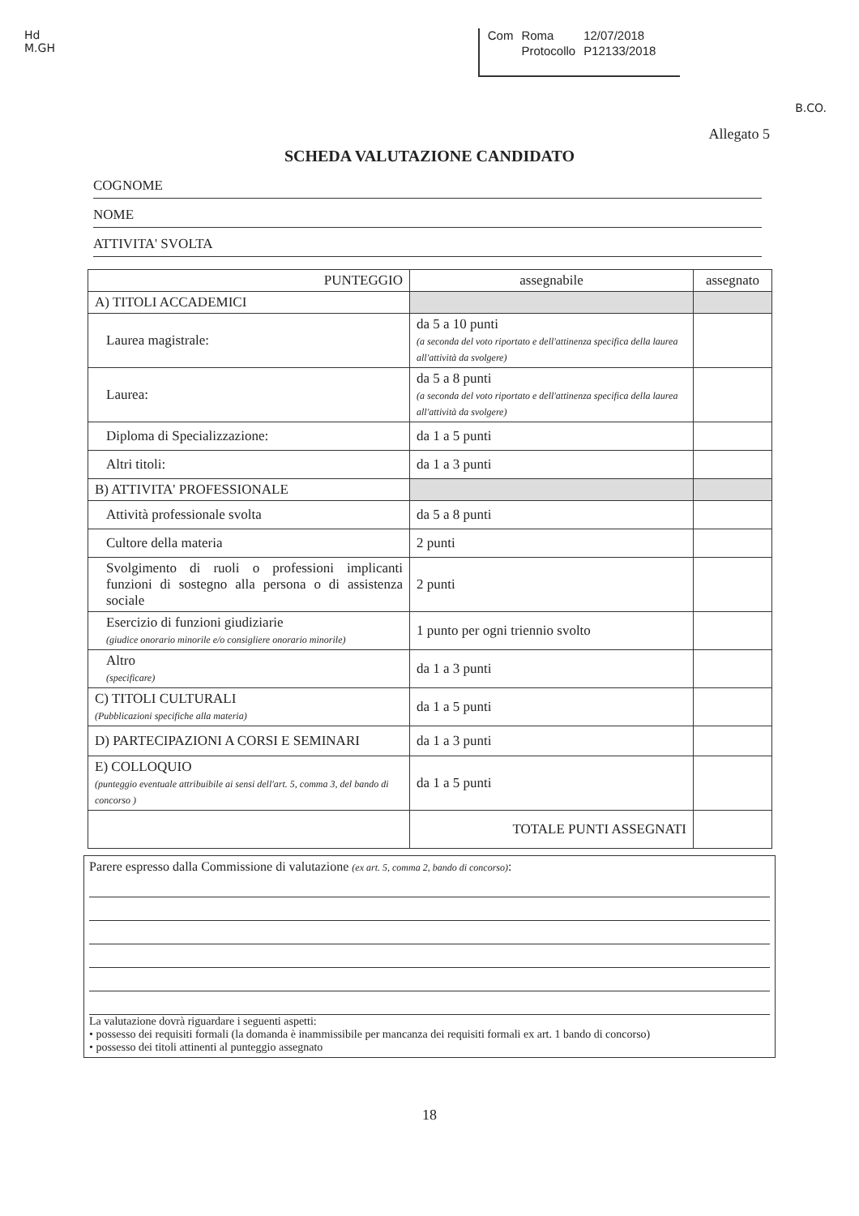Hd
M.GH
| Com | Roma | 12/07/2018 |
| | Protocollo | P12133/2018 |
B.CO.
Allegato 5
SCHEDA VALUTAZIONE CANDIDATO
COGNOME
NOME
ATTIVITA' SVOLTA
| PUNTEGGIO | assegnabile | assegnato |
| --- | --- | --- |
| A) TITOLI ACCADEMICI | | |
| Laurea magistrale: | da 5 a 10 punti (a seconda del voto riportato e dell'attinenza specifica della laurea all'attività da svolgere) | |
| Laurea: | da 5 a 8 punti (a seconda del voto riportato e dell'attinenza specifica della laurea all'attività da svolgere) | |
| Diploma di Specializzazione: | da 1 a 5 punti | |
| Altri titoli: | da 1 a 3 punti | |
| B) ATTIVITA' PROFESSIONALE | | |
| Attività professionale svolta | da 5 a 8 punti | |
| Cultore della materia | 2 punti | |
| Svolgimento di ruoli o professioni implicanti funzioni di sostegno alla persona o di assistenza sociale | 2 punti | |
| Esercizio di funzioni giudiziarie (giudice onorario minorile e/o consigliere onorario minorile) | 1 punto per ogni triennio svolto | |
| Altro (specificare) | da 1 a 3 punti | |
| C) TITOLI CULTURALI (Pubblicazioni specifiche alla materia) | da 1 a 5 punti | |
| D) PARTECIPAZIONI A CORSI E SEMINARI | da 1 a 3 punti | |
| E) COLLOQUIO (punteggio eventuale attribuibile ai sensi dell'art. 5, comma 3, del bando di concorso ) | da 1 a 5 punti | |
| | TOTALE PUNTI ASSEGNATI | |
Parere espresso dalla Commissione di valutazione (ex art. 5, comma 2, bando di concorso):
La valutazione dovrà riguardare i seguenti aspetti:
• possesso dei requisiti formali (la domanda è inammissibile per mancanza dei requisiti formali ex art. 1 bando di concorso)
• possesso dei titoli attinenti al punteggio assegnato
18